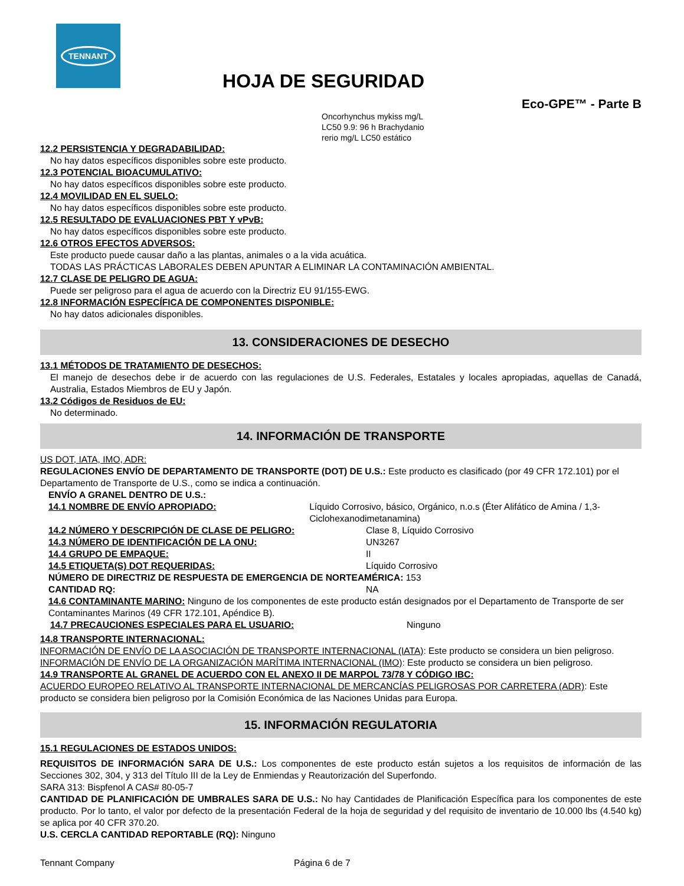TENNANT
HOJA DE SEGURIDAD
Eco-GPE™ - Parte B
Oncorhynchus mykiss mg/L LC50 9.9: 96 h Brachydanio rerio mg/L LC50 estático
12.2 PERSISTENCIA Y DEGRADABILIDAD:
No hay datos específicos disponibles sobre este producto.
12.3 POTENCIAL BIOACUMULATIVO:
No hay datos específicos disponibles sobre este producto.
12.4 MOVILIDAD EN EL SUELO:
No hay datos específicos disponibles sobre este producto.
12.5 RESULTADO DE EVALUACIONES PBT Y vPvB:
No hay datos específicos disponibles sobre este producto.
12.6 OTROS EFECTOS ADVERSOS:
Este producto puede causar daño a las plantas, animales o a la vida acuática.
TODAS LAS PRÁCTICAS LABORALES DEBEN APUNTAR A ELIMINAR LA CONTAMINACIÓN AMBIENTAL.
12.7 CLASE DE PELIGRO DE AGUA:
Puede ser peligroso para el agua de acuerdo con la Directriz EU 91/155-EWG.
12.8 INFORMACIÓN ESPECÍFICA DE COMPONENTES DISPONIBLE:
No hay datos adicionales disponibles.
13. CONSIDERACIONES DE DESECHO
13.1 MÉTODOS DE TRATAMIENTO DE DESECHOS:
El manejo de desechos debe ir de acuerdo con las regulaciones de U.S. Federales, Estatales y locales apropiadas, aquellas de Canadá, Australia, Estados Miembros de EU y Japón.
13.2 Códigos de Residuos de EU:
No determinado.
14. INFORMACIÓN DE TRANSPORTE
US DOT, IATA, IMO, ADR:
REGULACIONES ENVÍO DE DEPARTAMENTO DE TRANSPORTE (DOT) DE U.S.: Este producto es clasificado (por 49 CFR 172.101) por el Departamento de Transporte de U.S., como se indica a continuación.
ENVÍO A GRANEL DENTRO DE U.S.:
14.1 NOMBRE DE ENVÍO APROPIADO: Líquido Corrosivo, básico, Orgánico, n.o.s (Éter Alifático de Amina / 1,3- Ciclohexanodimetanamina)
14.2 NÚMERO Y DESCRIPCIÓN DE CLASE DE PELIGRO: Clase 8, Líquido Corrosivo
14.3 NÚMERO DE IDENTIFICACIÓN DE LA ONU: UN3267
14.4 GRUPO DE EMPAQUE: II
14.5 ETIQUETA(S) DOT REQUERIDAS: Líquido Corrosivo
NÚMERO DE DIRECTRIZ DE RESPUESTA DE EMERGENCIA DE NORTEAMÉRICA: 153
CANTIDAD RQ: NA
14.6 CONTAMINANTE MARINO: Ninguno de los componentes de este producto están designados por el Departamento de Transporte de ser Contaminantes Marinos (49 CFR 172.101, Apéndice B).
14.7 PRECAUCIONES ESPECIALES PARA EL USUARIO: Ninguno
14.8 TRANSPORTE INTERNACIONAL:
INFORMACIÓN DE ENVÍO DE LA ASOCIACIÓN DE TRANSPORTE INTERNACIONAL (IATA): Este producto se considera un bien peligroso.
INFORMACIÓN DE ENVÍO DE LA ORGANIZACIÓN MARÍTIMA INTERNACIONAL (IMO): Este producto se considera un bien peligroso.
14.9 TRANSPORTE AL GRANEL DE ACUERDO CON EL ANEXO II DE MARPOL 73/78 Y CÓDIGO IBC:
ACUERDO EUROPEO RELATIVO AL TRANSPORTE INTERNACIONAL DE MERCANCÍAS PELIGROSAS POR CARRETERA (ADR): Este producto se considera bien peligroso por la Comisión Económica de las Naciones Unidas para Europa.
15. INFORMACIÓN REGULATORIA
15.1 REGULACIONES DE ESTADOS UNIDOS:
REQUISITOS DE INFORMACIÓN SARA DE U.S.: Los componentes de este producto están sujetos a los requisitos de información de las Secciones 302, 304, y 313 del Título III de la Ley de Enmiendas y Reautorización del Superfondo.
SARA 313: Bispfenol A CAS# 80-05-7
CANTIDAD DE PLANIFICACIÓN DE UMBRALES SARA DE U.S.: No hay Cantidades de Planificación Específica para los componentes de este producto. Por lo tanto, el valor por defecto de la presentación Federal de la hoja de seguridad y del requisito de inventario de 10.000 lbs (4.540 kg) se aplica por 40 CFR 370.20.
U.S. CERCLA CANTIDAD REPORTABLE (RQ): Ninguno
Tennant Company Página 6 de 7